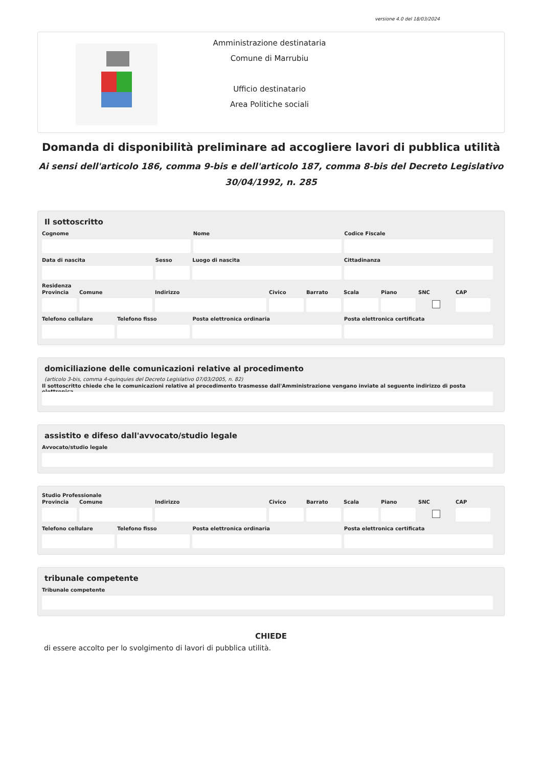versione 4.0 del 18/03/2024
Amministrazione destinataria
Comune di Marrubiu
Ufficio destinatario
Area Politiche sociali
Domanda di disponibilità preliminare ad accogliere lavori di pubblica utilità
Ai sensi dell'articolo 186, comma 9-bis e dell'articolo 187, comma 8-bis del Decreto Legislativo
30/04/1992, n. 285
Il sottoscritto
Cognome Nome Codice Fiscale
Data di nascita Sesso Luogo di nascita Cittadinanza
Residenza
Provincia
Comune Indirizzo Civico Barrato Scala Piano SNC CAP
Telefono cellulare
Telefono fisso Posta elettronica ordinaria Posta elettronica certificata
domiciliazione delle comunicazioni relative al procedimento
(articolo 3-bis, comma 4-quinquies del Decreto Legislativo 07/03/2005, n. 82)
Il sottoscritto chiede che le comunicazioni relative al procedimento trasmesse dall'Amministrazione vengano inviate al seguente indirizzo di posta elettronica
assistito e difeso dall'avvocato/studio legale
Avvocato/studio legale
Studio Professionale
Provincia
Comune Indirizzo Civico Barrato Scala Piano SNC CAP
Telefono cellulare
Telefono fisso Posta elettronica ordinaria Posta elettronica certificata
tribunale competente
Tribunale competente
CHIEDE
di essere accolto per lo svolgimento di lavori di pubblica utilità.